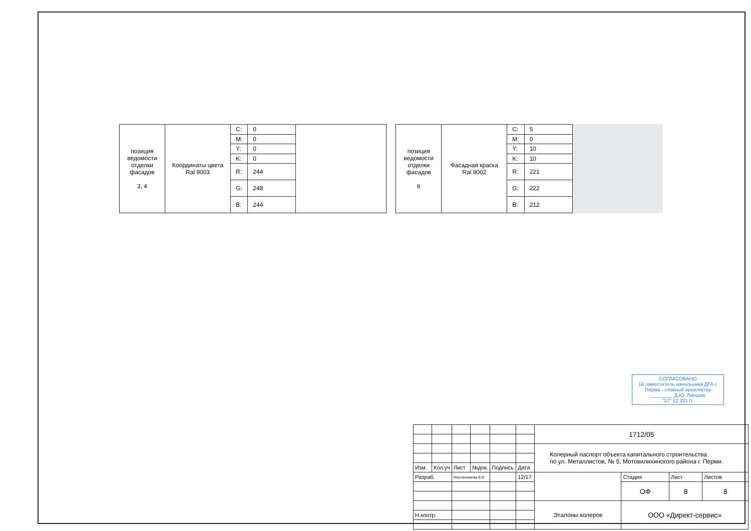| позиция ведомости отделки фасадов 3, 4 | Координаты цвета Ral 9003 | C: | 0 | |
| | | M: | 0 | |
| | | Y: | 0 | |
| | | K: | 0 | |
| | | R: | 244 | |
| | | G: | 248 | |
| | | B: | 244 | |
| позиция ведомости отделки фасадов 6 | Фасадная краска Ral 9002 | C: | 5 |
| | | M: | 0 |
| | | Y: | 10 |
| | | K: | 10 |
| | | R: | 221 |
| | | G: | 222 |
| | | B: | 212 |
СОГЛАСОВАНО
1й заместитель начальника ДГА г. Перми - главный архитектор
________ Д.Ю. Лапшин
"27" 12 2017г.
| | | | | | | 1712/05 | | | |
| | | | | | | Колерный паспорт объекта капитального строительства по ул. Металлистов, № 5, Мотовилихинского района г. Перми. | | | |
| Изм. | Кол.уч | Лист | №док. | Подпись | Дата | | | | |
| Разраб. | | Масленникова Е.В. | | | 12/17 | | Стадия | Лист | Листов |
| | | | | | | | ОФ | 8 | 8 |
| | | | | | | Эталоны колеров | ООО «Директ-сервис» | | |
| Н.контр. | | | | | | | | | |